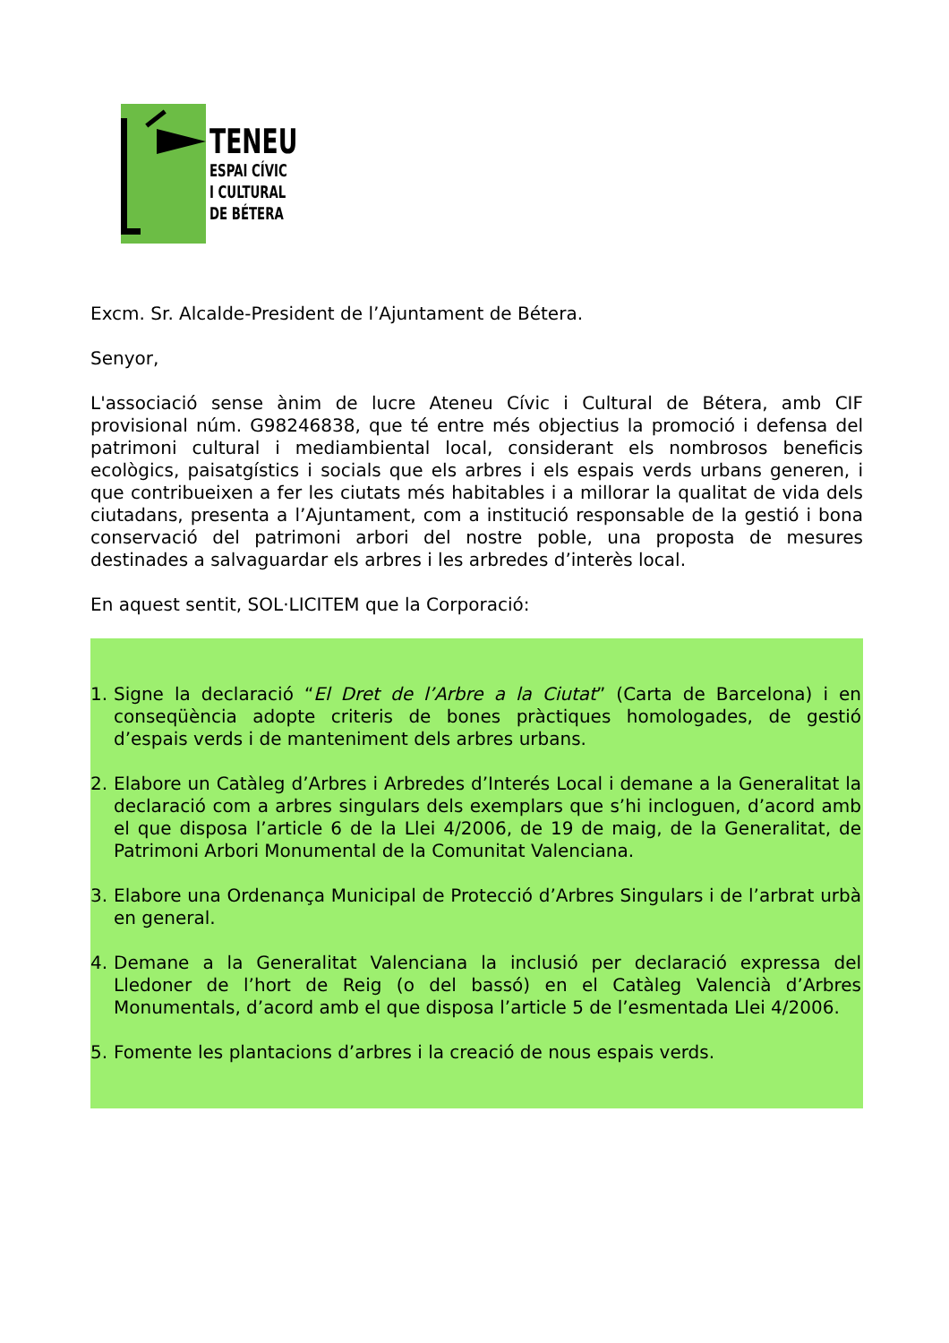TENEU
ESPAI CÍVIC
I CULTURAL
DE BÉTERA
Excm. Sr. Alcalde-President de l’Ajuntament de Bétera.
Senyor,
L'associació sense ànim de lucre Ateneu Cívic i Cultural de Bétera, amb CIF provisional núm. G98246838, que té entre més objectius la promoció i defensa del patrimoni cultural i mediambiental local, considerant els nombrosos beneficis ecològics, paisatgístics i socials que els arbres i els espais verds urbans generen, i que contribueixen a fer les ciutats més habitables i a millorar la qualitat de vida dels ciutadans, presenta a l’Ajuntament, com a institució responsable de la gestió i bona conservació del patrimoni arbori del nostre poble, una proposta de mesures destinades a salvaguardar els arbres i les arbredes d’interès local.
En aquest sentit, SOL·LICITEM que la Corporació:
1. Signe la declaració “El Dret de l’Arbre a la Ciutat” (Carta de Barcelona) i en conseqüència adopte criteris de bones pràctiques homologades, de gestió d’espais verds i de manteniment dels arbres urbans.
2. Elabore un Catàleg d’Arbres i Arbredes d’Interés Local i demane a la Generalitat la declaració com a arbres singulars dels exemplars que s’hi incloguen, d’acord amb el que disposa l’article 6 de la Llei 4/2006, de 19 de maig, de la Generalitat, de Patrimoni Arbori Monumental de la Comunitat Valenciana.
3. Elabore una Ordenança Municipal de Protecció d’Arbres Singulars i de l’arbrat urbà en general.
4. Demane a la Generalitat Valenciana la inclusió per declaració expressa del Lledoner de l’hort de Reig (o del bassó) en el Catàleg Valencià d’Arbres Monumentals, d’acord amb el que disposa l’article 5 de l’esmentada Llei 4/2006.
5. Fomente les plantacions d’arbres i la creació de nous espais verds.